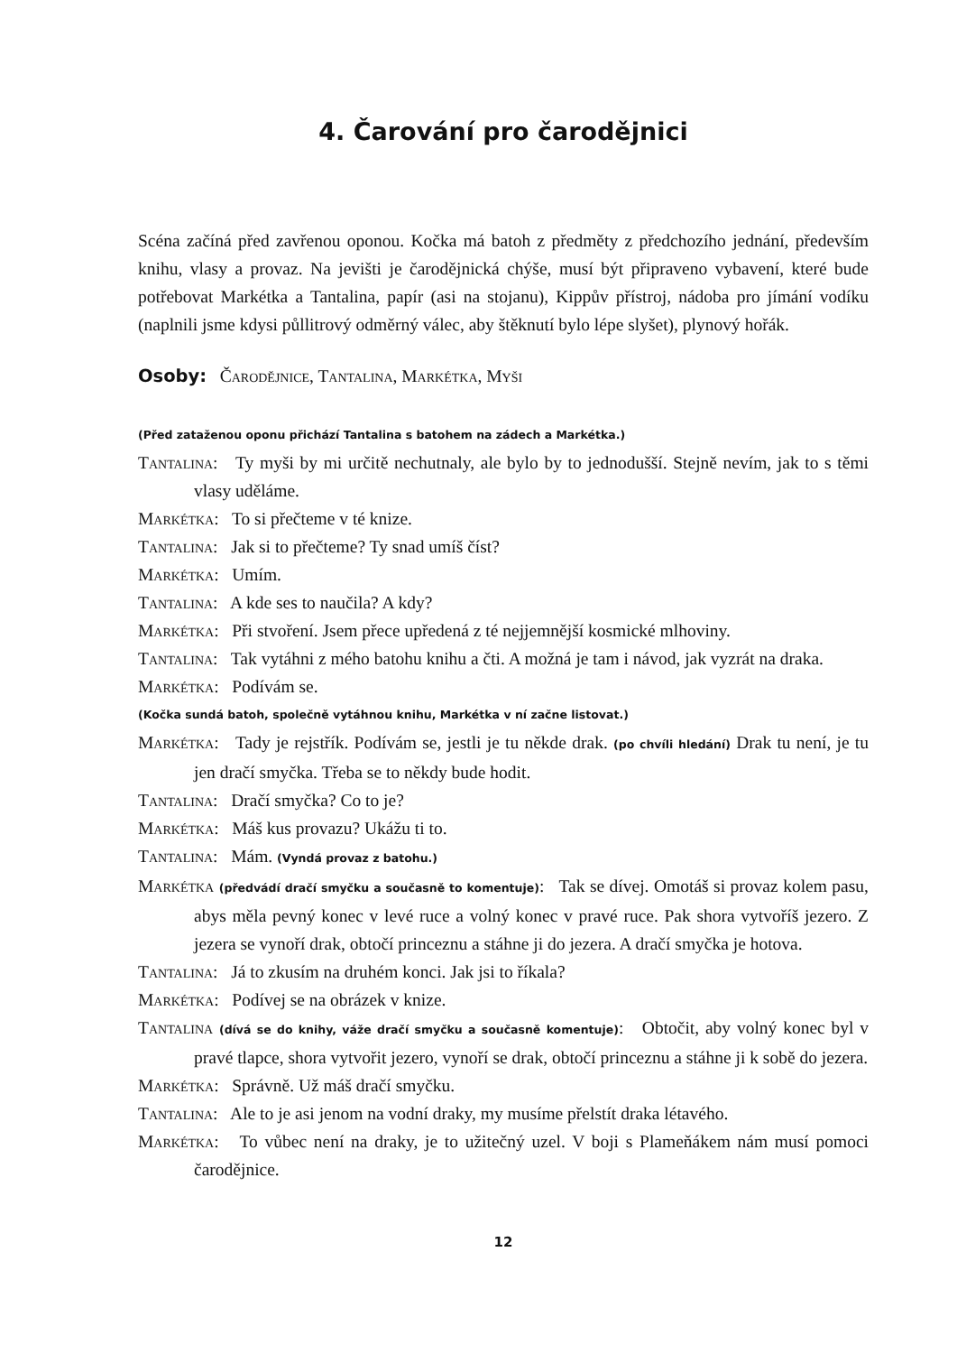4. Čarování pro čarodějnici
Scéna začíná před zavřenou oponou. Kočka má batoh z předměty z předchozího jednání, především knihu, vlasy a provaz. Na jevišti je čarodějnická chýše, musí být připraveno vybavení, které bude potřebovat Markétka a Tantalina, papír (asi na stojanu), Kippův přístroj, nádoba pro jímání vodíku (naplnili jsme kdysi půllitrový odměrný válec, aby štěknutí bylo lépe slyšet), plynový hořák.
Osoby: Čarodějnice, Tantalina, Markétka, Myši
(Před zataženou oponu přichází Tantalina s batohem na zádech a Markétka.)
Tantalina: Ty myši by mi určitě nechutnaly, ale bylo by to jednodušší. Stejně nevím, jak to s těmi vlasy uděláme.
Markétka: To si přečteme v té knize.
Tantalina: Jak si to přečteme? Ty snad umíš číst?
Markétka: Umím.
Tantalina: A kde ses to naučila? A kdy?
Markétka: Při stvoření. Jsem přece upředená z té nejjemnější kosmické mlhoviny.
Tantalina: Tak vytáhni z mého batohu knihu a čti. A možná je tam i návod, jak vyzrát na draka.
Markétka: Podívám se.
(Kočka sundá batoh, společně vytáhnou knihu, Markétka v ní začne listovat.)
Markétka: Tady je rejstřík. Podívám se, jestli je tu někde drak. (po chvíli hledání) Drak tu není, je tu jen dračí smyčka. Třeba se to někdy bude hodit.
Tantalina: Dračí smyčka? Co to je?
Markétka: Máš kus provazu? Ukážu ti to.
Tantalina: Mám. (Vyndá provaz z batohu.)
Markétka (předvádí dračí smyčku a současně to komentuje): Tak se dívej. Omotáš si provaz kolem pasu, abys měla pevný konec v levé ruce a volný konec v pravé ruce. Pak shora vytvoříš jezero. Z jezera se vynoří drak, obtočí princeznu a stáhne ji do jezera. A dračí smyčka je hotova.
Tantalina: Já to zkusím na druhém konci. Jak jsi to říkala?
Markétka: Podívej se na obrázek v knize.
Tantalina (dívá se do knihy, váže dračí smyčku a současně komentuje): Obtočit, aby volný konec byl v pravé tlapce, shora vytvořit jezero, vynoří se drak, obtočí princeznu a stáhne ji k sobě do jezera.
Markétka: Správně. Už máš dračí smyčku.
Tantalina: Ale to je asi jenom na vodní draky, my musíme přelstít draka létavého.
Markétka: To vůbec není na draky, je to užitečný uzel. V boji s Plameňákem nám musí pomoci čarodějnice.
12